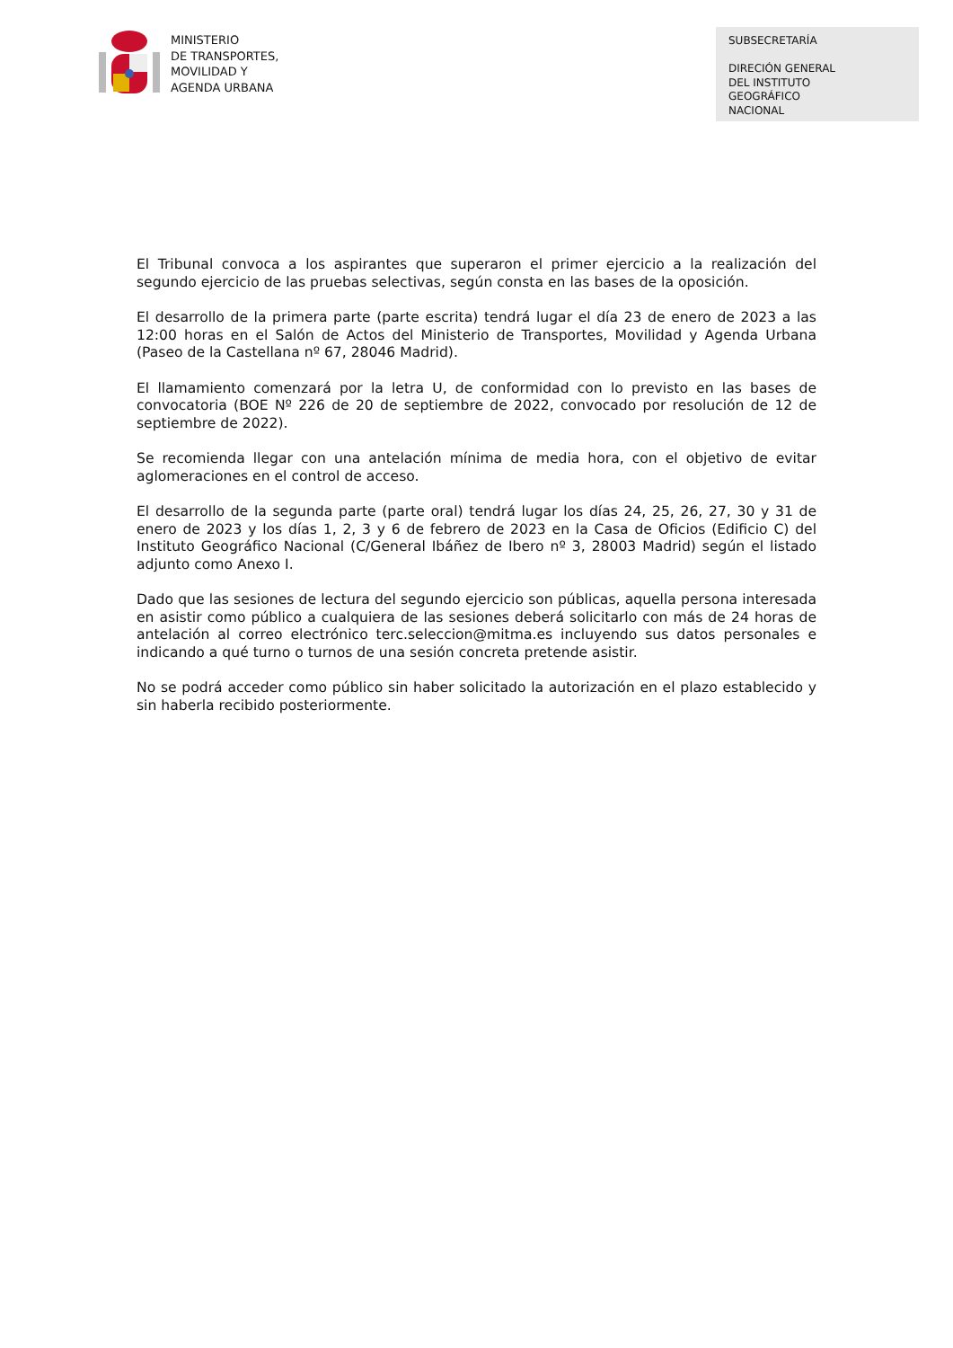MINISTERIO
DE TRANSPORTES,
MOVILIDAD Y
AGENDA URBANA
SUBSECRETARÍA
DIRECIÓN GENERAL
DEL INSTITUTO
GEOGRÁFICO
NACIONAL
El Tribunal convoca a los aspirantes que superaron el primer ejercicio a la realización del segundo ejercicio de las pruebas selectivas, según consta en las bases de la oposición.
El desarrollo de la primera parte (parte escrita) tendrá lugar el día 23 de enero de 2023 a las 12:00 horas en el Salón de Actos del Ministerio de Transportes, Movilidad y Agenda Urbana (Paseo de la Castellana nº 67, 28046 Madrid).
El llamamiento comenzará por la letra U, de conformidad con lo previsto en las bases de convocatoria (BOE Nº 226 de 20 de septiembre de 2022, convocado por resolución de 12 de septiembre de 2022).
Se recomienda llegar con una antelación mínima de media hora, con el objetivo de evitar aglomeraciones en el control de acceso.
El desarrollo de la segunda parte (parte oral) tendrá lugar los días 24, 25, 26, 27, 30 y 31 de enero de 2023 y los días 1, 2, 3 y 6 de febrero de 2023 en la Casa de Oficios (Edificio C) del Instituto Geográfico Nacional (C/General Ibáñez de Ibero nº 3, 28003 Madrid) según el listado adjunto como Anexo I.
Dado que las sesiones de lectura del segundo ejercicio son públicas, aquella persona interesada en asistir como público a cualquiera de las sesiones deberá solicitarlo con más de 24 horas de antelación al correo electrónico terc.seleccion@mitma.es incluyendo sus datos personales e indicando a qué turno o turnos de una sesión concreta pretende asistir.
No se podrá acceder como público sin haber solicitado la autorización en el plazo establecido y sin haberla recibido posteriormente.